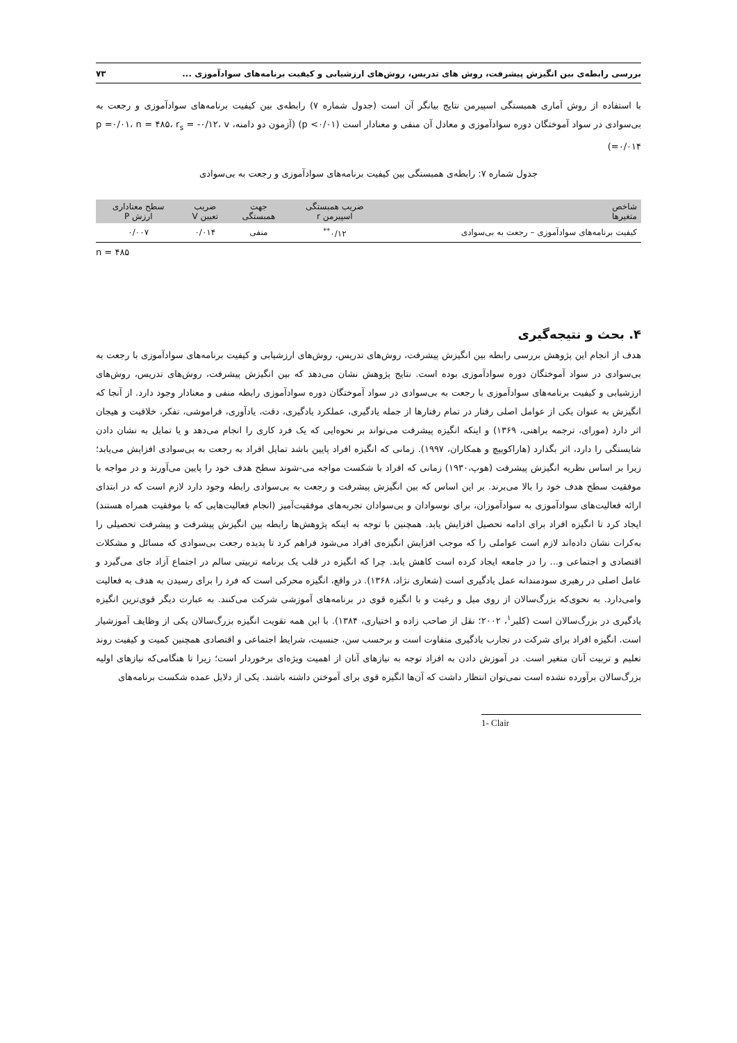بررسی رابطه‌ی بین انگیزش پیشرفت، روش های تدریس، روش‌های ارزشیابی و کیفیت برنامه‌های سوادآموزی ... ۷۳
با استفاده از روش آماری همبستگی اسپیرمن نتایج بیانگر آن است (جدول شماره ۷) رابطه‌ی بین کیفیت برنامه‌های سوادآموزی و رجعت به بی‌سوادی در سواد آموختگان دوره سوادآموزی و معادل آن منفی و معنادار است (p <۰/۰۱) (آزمون دو دامنه، p =۰/۰۱، n = ۴۸۵، r<sub>s</sub> = -۰/۱۲، v =۰/۰۱۴)
جدول شماره ۷: رابطه‌ی همبستگی بین کیفیت برنامه‌های سوادآموزی و رجعت به بی‌سوادی
| شاخص متغیرها | ضریب همبستگی اسپیرمن r | جهت همبستگی | ضریب تعیین V | سطح معناداری ارزش P |
| --- | --- | --- | --- | --- |
| کیفیت برنامه‌های سوادآموزی – رجعت به بی‌سوادی | ۰/۱۲<sup>**</sup> | منفی | ۰/۰۱۴ | ۰/۰۰۷ |
n = ۴۸۵
۴. بحث و نتیجه‌گیری
هدف از انجام این پژوهش بررسی رابطه بین انگیزش پیشرفت، روش‌های تدریس، روش‌های ارزشیابی و کیفیت برنامه‌های سوادآموزی با رجعت به بی‌سوادی در سواد آموختگان دوره سوادآموزی بوده است. نتایج پژوهش نشان می‌دهد که بین انگیزش پیشرفت، روش‌های تدریس، روش‌های ارزشیابی و کیفیت برنامه‌های سوادآموزی با رجعت به بی‌سوادی در سواد آموختگان دوره سوادآموزی رابطه منفی و معنادار وجود دارد. از آنجا که انگیزش به عنوان یکی از عوامل اصلی رفتار در تمام رفتارها از جمله یادگیری، عملکرد یادگیری، دقت، یادآوری، فراموشی، تفکر، خلاقیت و هیجان اثر دارد (مورای، ترجمه براهنی، ۱۳۶۹) و اینکه انگیزه پیشرفت می‌تواند بر نحوه‌ایی که یک فرد کاری را انجام می‌دهد و یا تمایل به نشان دادن شایستگی را دارد، اثر بگذارد (هاراکوییچ و همکاران، ۱۹۹۷). زمانی که انگیزه افراد پایین باشد تمایل افراد به رجعت به بی‌سوادی افزایش می‌یابد؛ زیرا بر اساس نظریه انگیزش پیشرفت (هوپ،۱۹۳۰) زمانی که افراد با شکست مواجه می-شوند سطح هدف خود را پایین می‌آورند و در مواجه با موفقیت سطح هدف خود را بالا می‌برند. بر این اساس که بین انگیزش پیشرفت و رجعت به بی‌سوادی رابطه وجود دارد لازم است که در ابتدای ارائه فعالیت‌های سوادآموزی به سوادآموزان، برای نوسوادان و بی‌سوادان تجربه‌های موفقیت‌آمیز (انجام فعالیت‌هایی که با موفقیت همراه هستند) ایجاد کرد تا انگیزه افراد برای ادامه تحصیل افزایش یابد. همچنین با توجه به اینکه پژوهش‌ها رابطه بین انگیزش پیشرفت و پیشرفت تحصیلی را به‌کرات نشان داده‌اند لازم است عواملی را که موجب افزایش انگیزه‌ی افراد می‌شود فراهم کرد تا پدیده رجعت بی‌سوادی که مسائل و مشکلات اقتصادی و اجتماعی و... را در جامعه ایجاد کرده است کاهش یابد. چرا که انگیزه در قلب یک برنامه تربیتی سالم در اجتماع آزاد جای می‌گیرد و عامل اصلی در رهبری سودمندانه عمل یادگیری است (شعاری نژاد، ۱۳۶۸). در واقع، انگیزه محرکی است که فرد را برای رسیدن به هدف به فعالیت وامی‌دارد. به نحوی‌که بزرگ‌سالان از روی میل و رغبت و با انگیزه قوی در برنامه‌های آموزشی شرکت می‌کنند. به عبارت دیگر قوی‌ترین انگیزه یادگیری در بزرگ‌سالان است (کلیر<sup>۱</sup>، ۲۰۰۲؛ نقل از صاحب زاده و اختیاری، ۱۳۸۴). با این همه تقویت انگیزه بزرگ‌سالان یکی از وظایف آموزشیار است. انگیزه افراد برای شرکت در تجارب یادگیری متفاوت است و برحسب سن، جنسیت، شرایط اجتماعی و اقتصادی همچنین کمیت و کیفیت روند تعلیم و تربیت آنان متغیر است. در آموزش دادن به افراد توجه به نیازهای آنان از اهمیت ویژه‌ای برخوردار است؛ زیرا تا هنگامی‌که نیازهای اولیه بزرگ‌سالان برآورده نشده است نمی‌توان انتظار داشت که آن‌ها انگیزه قوی برای آموختن داشته باشند. یکی از دلایل عمده شکست برنامه‌های
1- Clair